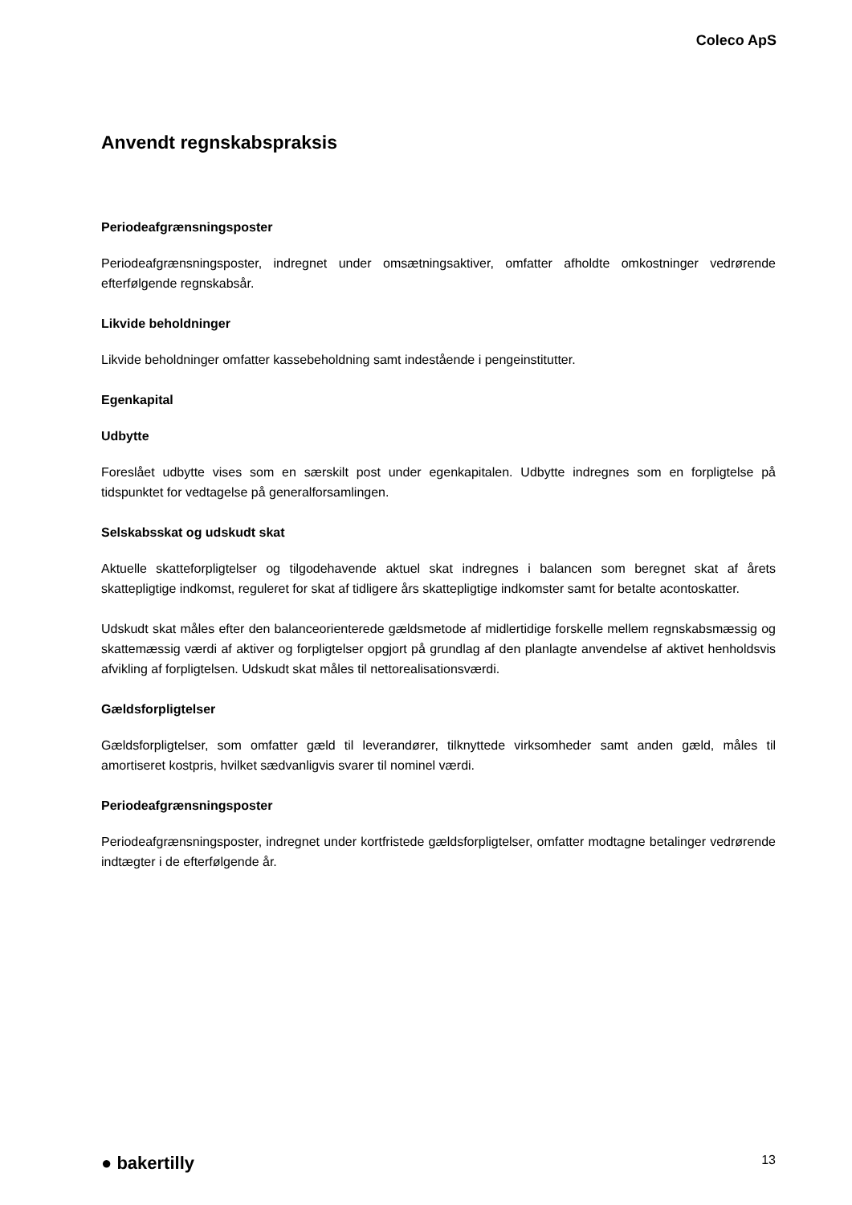Coleco ApS
Anvendt regnskabspraksis
Periodeafgrænsningsposter
Periodeafgrænsningsposter, indregnet under omsætningsaktiver, omfatter afholdte omkostninger vedrørende efterfølgende regnskabsår.
Likvide beholdninger
Likvide beholdninger omfatter kassebeholdning samt indestående i pengeinstitutter.
Egenkapital
Udbytte
Foreslået udbytte vises som en særskilt post under egenkapitalen. Udbytte indregnes som en forpligtelse på tidspunktet for vedtagelse på generalforsamlingen.
Selskabsskat og udskudt skat
Aktuelle skatteforpligtelser og tilgodehavende aktuel skat indregnes i balancen som beregnet skat af årets skattepligtige indkomst, reguleret for skat af tidligere års skattepligtige indkomster samt for betalte acontoskatter.
Udskudt skat måles efter den balanceorienterede gældsmetode af midlertidige forskelle mellem regnskabsmæssig og skattemæssig værdi af aktiver og forpligtelser opgjort på grundlag af den planlagte anvendelse af aktivet henholdsvis afvikling af forpligtelsen. Udskudt skat måles til nettorealisationsværdi.
Gældsforpligtelser
Gældsforpligtelser, som omfatter gæld til leverandører, tilknyttede virksomheder samt anden gæld, måles til amortiseret kostpris, hvilket sædvanligvis svarer til nominel værdi.
Periodeafgrænsningsposter
Periodeafgrænsningsposter, indregnet under kortfristede gældsforpligtelser, omfatter modtagne betalinger vedrørende indtægter i de efterfølgende år.
● bakertilly 13